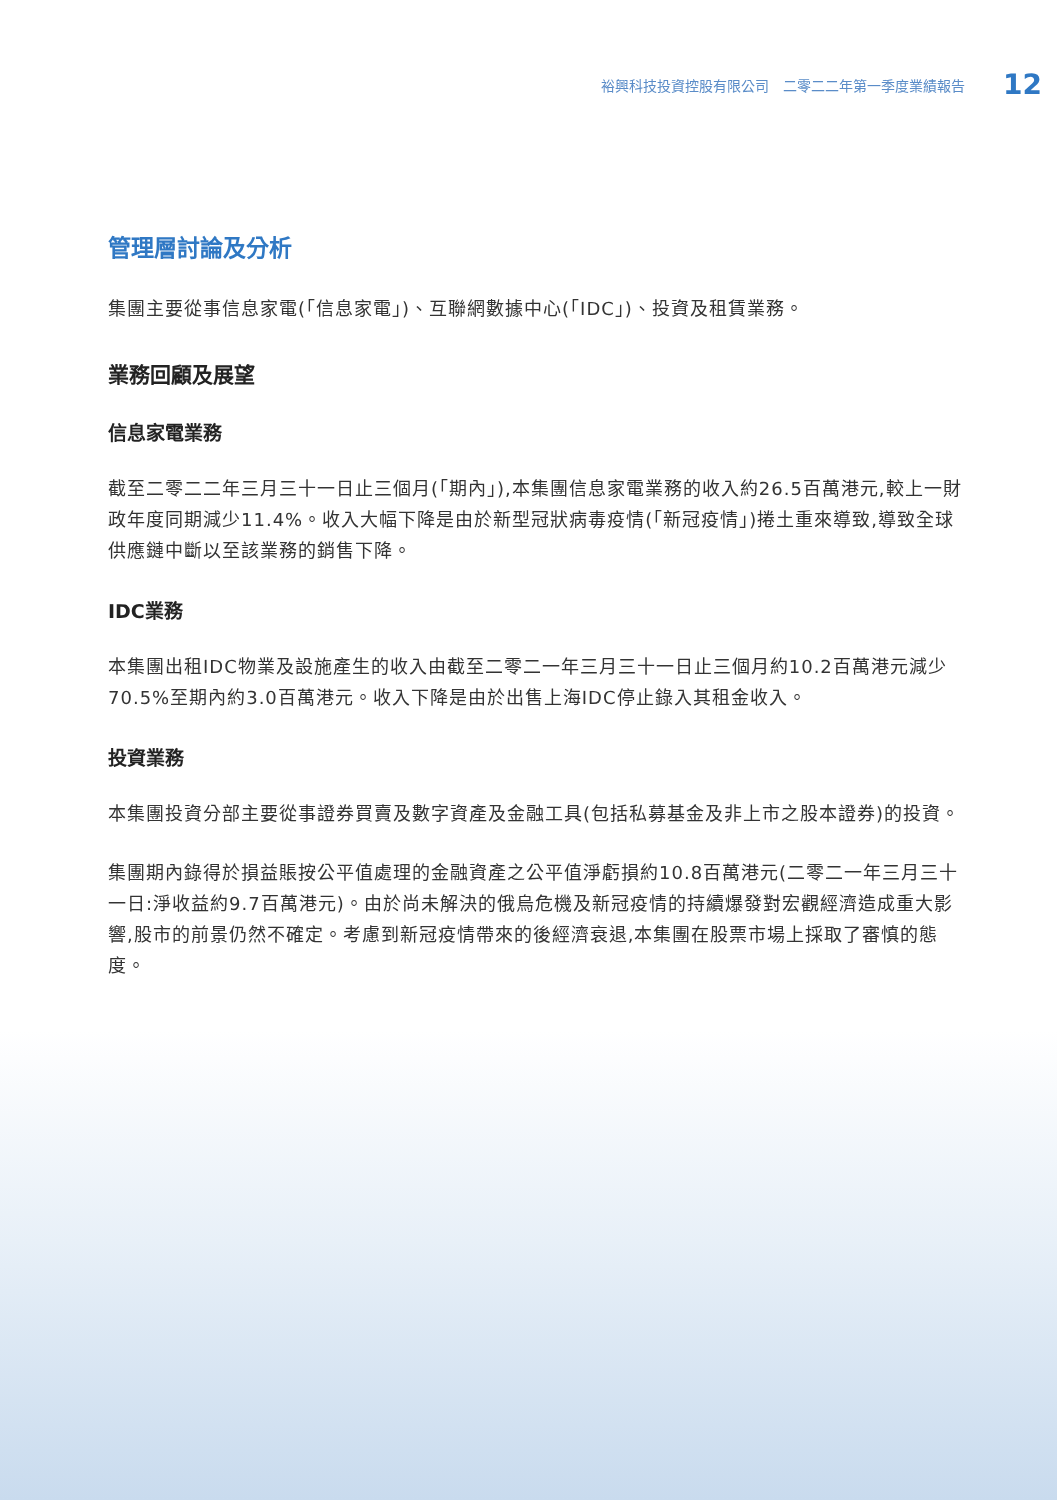裕興科技投資控股有限公司　二零二二年第一季度業績報告 12
管理層討論及分析
集團主要從事信息家電(「信息家電」)、互聯網數據中心(「IDC」)、投資及租賃業務。
業務回顧及展望
信息家電業務
截至二零二二年三月三十一日止三個月(「期內」),本集團信息家電業務的收入約26.5百萬港元,較上一財政年度同期減少11.4%。收入大幅下降是由於新型冠狀病毒疫情(「新冠疫情」)捲土重來導致,導致全球供應鏈中斷以至該業務的銷售下降。
IDC業務
本集團出租IDC物業及設施產生的收入由截至二零二一年三月三十一日止三個月約10.2百萬港元減少70.5%至期內約3.0百萬港元。收入下降是由於出售上海IDC停止錄入其租金收入。
投資業務
本集團投資分部主要從事證券買賣及數字資產及金融工具(包括私募基金及非上市之股本證券)的投資。
集團期內錄得於損益賬按公平值處理的金融資產之公平值淨虧損約10.8百萬港元(二零二一年三月三十一日:淨收益約9.7百萬港元)。由於尚未解決的俄烏危機及新冠疫情的持續爆發對宏觀經濟造成重大影響,股市的前景仍然不確定。考慮到新冠疫情帶來的後經濟衰退,本集團在股票市場上採取了審慎的態度。